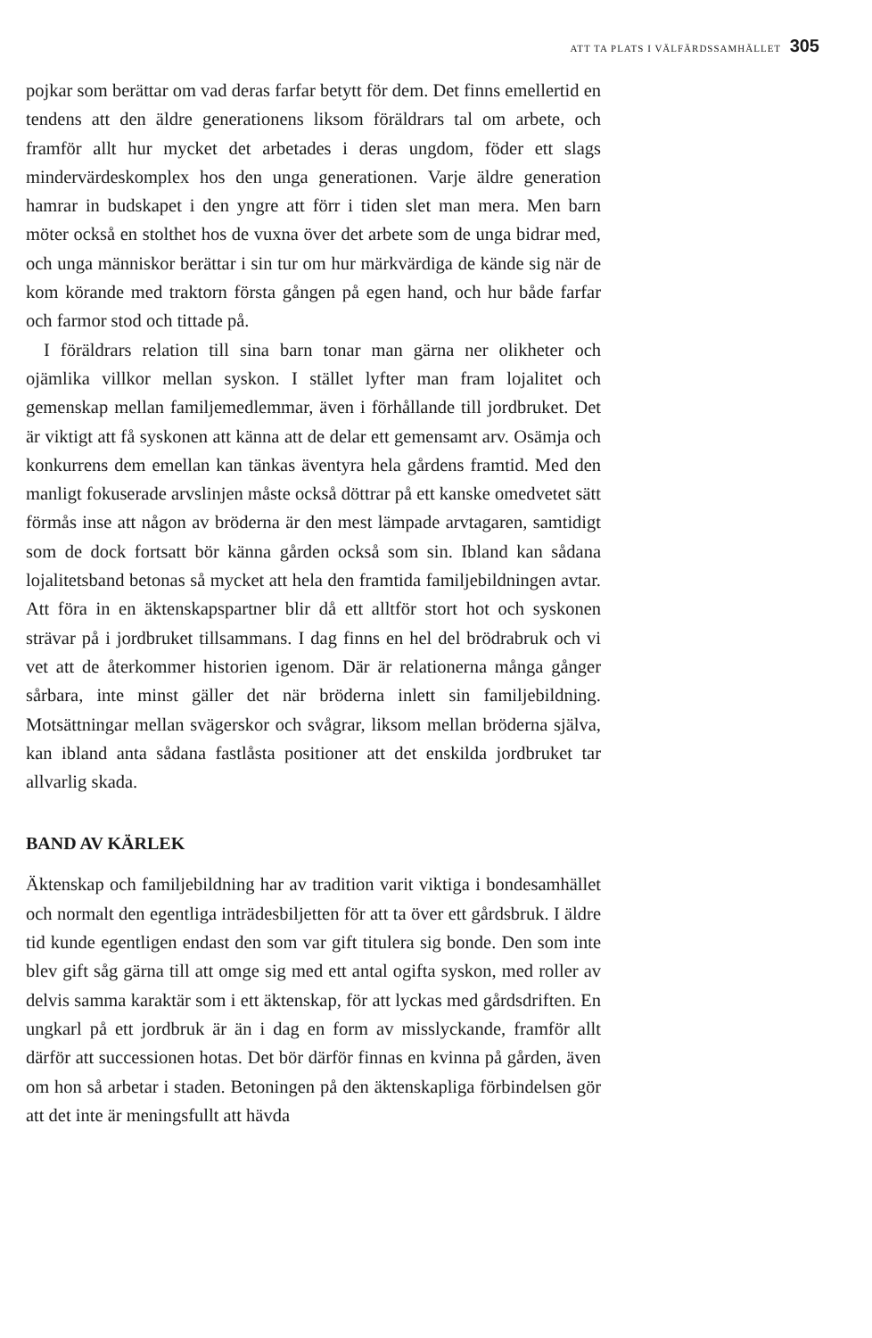ATT TA PLATS I VÄLFÄRDSSAMHÄLLET 305
pojkar som berättar om vad deras farfar betytt för dem. Det finns emellertid en tendens att den äldre generationens liksom föräldrars tal om arbete, och framför allt hur mycket det arbetades i deras ungdom, föder ett slags mindervärdeskomplex hos den unga generationen. Varje äldre generation hamrar in budskapet i den yngre att förr i tiden slet man mera. Men barn möter också en stolthet hos de vuxna över det arbete som de unga bidrar med, och unga människor berättar i sin tur om hur märkvärdiga de kände sig när de kom körande med traktorn första gången på egen hand, och hur både farfar och farmor stod och tittade på.
I föräldrars relation till sina barn tonar man gärna ner olikheter och ojämlika villkor mellan syskon. I stället lyfter man fram lojalitet och gemenskap mellan familjemedlemmar, även i förhållande till jordbruket. Det är viktigt att få syskonen att känna att de delar ett gemensamt arv. Osämja och konkurrens dem emellan kan tänkas äventyra hela gårdens framtid. Med den manligt fokuserade arvslinjen måste också döttrar på ett kanske omedvetet sätt förmås inse att någon av bröderna är den mest lämpade arvtagaren, samtidigt som de dock fortsatt bör känna gården också som sin. Ibland kan sådana lojalitetsband betonas så mycket att hela den framtida familjebildningen avtar. Att föra in en äktenskapspartner blir då ett alltför stort hot och syskonen strävar på i jordbruket tillsammans. I dag finns en hel del brödrabruk och vi vet att de återkommer historien igenom. Där är relationerna många gånger sårbara, inte minst gäller det när bröderna inlett sin familjebildning. Motsättningar mellan svägerskor och svågrar, liksom mellan bröderna själva, kan ibland anta sådana fastlåsta positioner att det enskilda jordbruket tar allvarlig skada.
BAND AV KÄRLEK
Äktenskap och familjebildning har av tradition varit viktiga i bondesamhället och normalt den egentliga inträdesbiljetten för att ta över ett gårdsbruk. I äldre tid kunde egentligen endast den som var gift titulera sig bonde. Den som inte blev gift såg gärna till att omge sig med ett antal ogifta syskon, med roller av delvis samma karaktär som i ett äktenskap, för att lyckas med gårdsdriften. En ungkarl på ett jordbruk är än i dag en form av misslyckande, framför allt därför att successionen hotas. Det bör därför finnas en kvinna på gården, även om hon så arbetar i staden. Betoningen på den äktenskapliga förbindelsen gör att det inte är meningsfullt att hävda